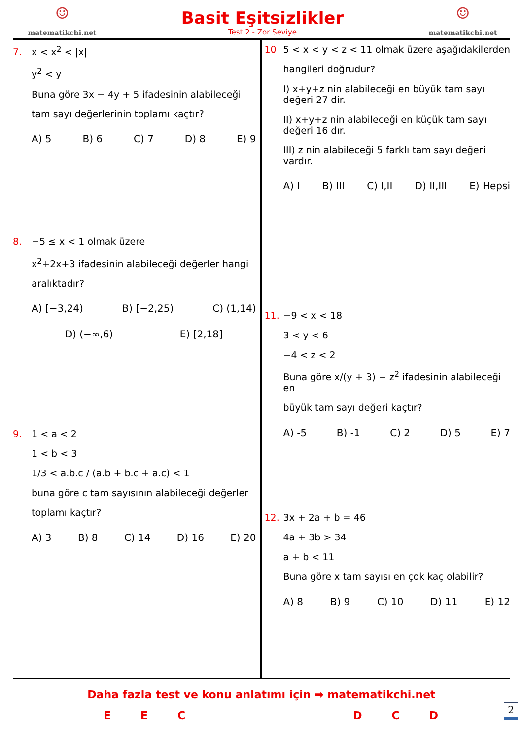☺
matematikchi.net
Basit Eşitsizlikler
Test 2 - Zor Seviye
☺
matematikchi.net
7. x < x<sup>2</sup> < |x|
y<sup>2</sup> < y
Buna göre 3x − 4y + 5 ifadesinin alabileceği
tam sayı değerlerinin toplamı kaçtır?
A) 5 B) 6 C) 7 D) 8 E) 9
8. −5 ≤ x < 1 olmak üzere
x<sup>2</sup>+2x+3 ifadesinin alabileceği değerler hangi
aralıktadır?
A) [−3,24) B) [−2,25) C) (1,14)
D) (−∞,6) E) [2,18]
9. 1 < a < 2
1 < b < 3
1/3 < a.b.c / (a.b + b.c + a.c) < 1
buna göre c tam sayısının alabileceği değerler
toplamı kaçtır?
A) 3 B) 8 C) 14 D) 16 E) 20
10 5 < x < y < z < 11 olmak üzere aşağıdakilerden
hangileri doğrudur?
I) x+y+z nin alabileceği en büyük tam sayı değeri 27 dir.
II) x+y+z nin alabileceği en küçük tam sayı değeri 16 dır.
III) z nin alabileceği 5 farklı tam sayı değeri vardır.
A) I B) III C) I,II D) II,III E) Hepsi
11. −9 < x < 18
3 < y < 6
−4 < z < 2
Buna göre x/(y + 3) − z<sup>2</sup> ifadesinin alabileceği en
büyük tam sayı değeri kaçtır?
A) -5 B) -1 C) 2 D) 5 E) 7
12. 3x + 2a + b = 46
4a + 3b > 34
a + b < 11
Buna göre x tam sayısı en çok kaç olabilir?
A) 8 B) 9 C) 10 D) 11 E) 12
Daha fazla test ve konu anlatımı için ➡ matematikchi.net
EECDCD
2